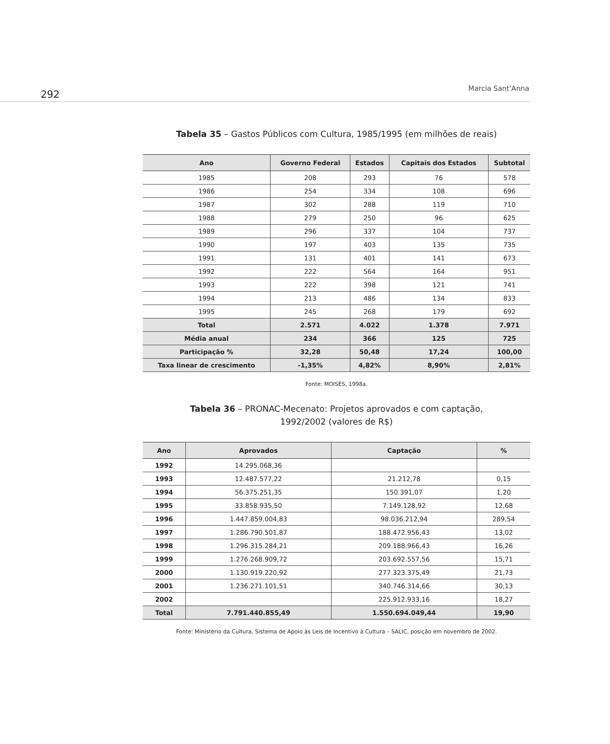292 Marcia Sant’Anna
Tabela 35 – Gastos Públicos com Cultura, 1985/1995 (em milhões de reais)
| Ano | Governo Federal | Estados | Capitais dos Estados | Subtotal |
| --- | --- | --- | --- | --- |
| 1985 | 208 | 293 | 76 | 578 |
| 1986 | 254 | 334 | 108 | 696 |
| 1987 | 302 | 288 | 119 | 710 |
| 1988 | 279 | 250 | 96 | 625 |
| 1989 | 296 | 337 | 104 | 737 |
| 1990 | 197 | 403 | 135 | 735 |
| 1991 | 131 | 401 | 141 | 673 |
| 1992 | 222 | 564 | 164 | 951 |
| 1993 | 222 | 398 | 121 | 741 |
| 1994 | 213 | 486 | 134 | 833 |
| 1995 | 245 | 268 | 179 | 692 |
| Total | 2.571 | 4.022 | 1.378 | 7.971 |
| Média anual | 234 | 366 | 125 | 725 |
| Participação % | 32,28 | 50,48 | 17,24 | 100,00 |
| Taxa linear de crescimento | -1,35% | 4,82% | 8,90% | 2,81% |
Fonte: MOISÉS, 1998a.
Tabela 36 – PRONAC-Mecenato: Projetos aprovados e com captação,
1992/2002 (valores de R$)
| Ano | Aprovados | Captação | % |
| --- | --- | --- | --- |
| 1992 | 14.295.068,36 | | |
| 1993 | 12.487.577,22 | 21.212,78 | 0,15 |
| 1994 | 56.375.251,35 | 150.391,07 | 1,20 |
| 1995 | 33.858.935,50 | 7.149.128,92 | 12,68 |
| 1996 | 1.447.859.004,83 | 98.036.212,94 | 289,54 |
| 1997 | 1.286.790.501,87 | 188.472.956,43 | 13,02 |
| 1998 | 1.296.315.284,21 | 209.188.966,43 | 16,26 |
| 1999 | 1.276.268.909,72 | 203.692.557,56 | 15,71 |
| 2000 | 1.130.919.220,92 | 277.323.375,49 | 21,73 |
| 2001 | 1.236.271.101,51 | 340.746.314,66 | 30,13 |
| 2002 | | 225.912.933,16 | 18,27 |
| Total | 7.791.440.855,49 | 1.550.694.049,44 | 19,90 |
Fonte: Ministério da Cultura, Sistema de Apoio às Leis de Incentivo à Cultura – SALIC, posição em novembro de 2002.